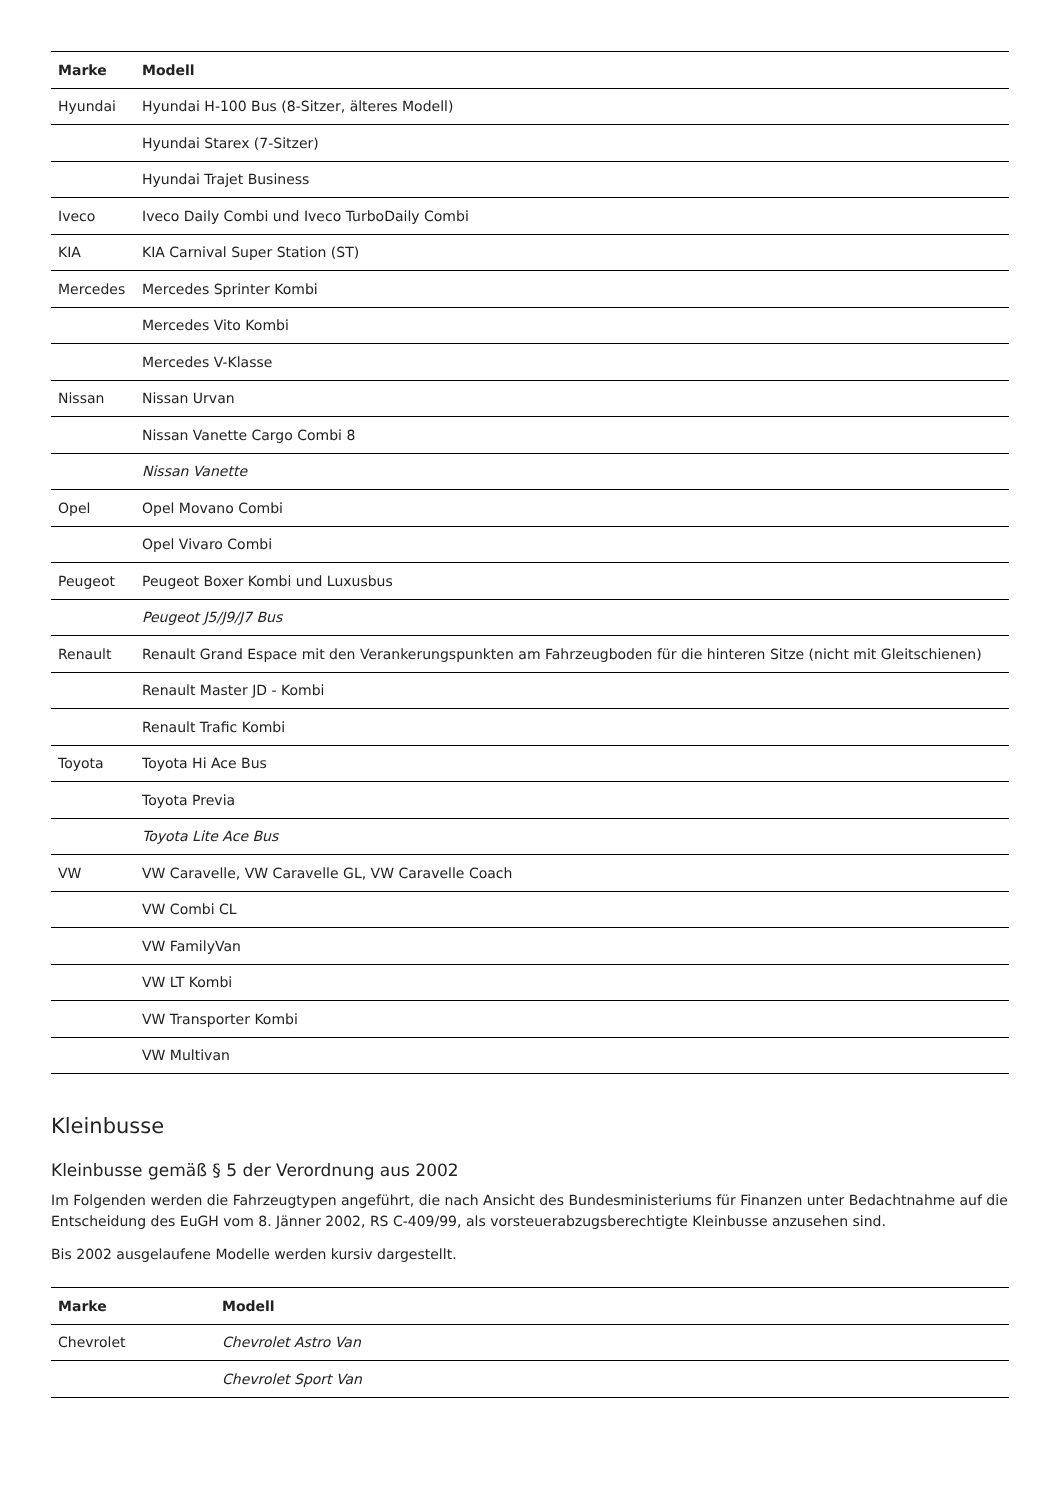| Marke | Modell |
| --- | --- |
| Hyundai | Hyundai H-100 Bus (8-Sitzer, älteres Modell) |
| | Hyundai Starex (7-Sitzer) |
| | Hyundai Trajet Business |
| Iveco | Iveco Daily Combi und Iveco TurboDaily Combi |
| KIA | KIA Carnival Super Station (ST) |
| Mercedes | Mercedes Sprinter Kombi |
| | Mercedes Vito Kombi |
| | Mercedes V-Klasse |
| Nissan | Nissan Urvan |
| | Nissan Vanette Cargo Combi 8 |
| | Nissan Vanette |
| Opel | Opel Movano Combi |
| | Opel Vivaro Combi |
| Peugeot | Peugeot Boxer Kombi und Luxusbus |
| | Peugeot J5/J9/J7 Bus |
| Renault | Renault Grand Espace mit den Verankerungspunkten am Fahrzeugboden für die hinteren Sitze (nicht mit Gleitschienen) |
| | Renault Master JD - Kombi |
| | Renault Trafic Kombi |
| Toyota | Toyota Hi Ace Bus |
| | Toyota Previa |
| | Toyota Lite Ace Bus |
| VW | VW Caravelle, VW Caravelle GL, VW Caravelle Coach |
| | VW Combi CL |
| | VW FamilyVan |
| | VW LT Kombi |
| | VW Transporter Kombi |
| | VW Multivan |
Kleinbusse
Kleinbusse gemäß § 5 der Verordnung aus 2002
Im Folgenden werden die Fahrzeugtypen angeführt, die nach Ansicht des Bundesministeriums für Finanzen unter Bedachtnahme auf die Entscheidung des EuGH vom 8. Jänner 2002, RS C-409/99, als vorsteuerabzugsberechtigte Kleinbusse anzusehen sind.
Bis 2002 ausgelaufene Modelle werden kursiv dargestellt.
| Marke | Modell |
| --- | --- |
| Chevrolet | Chevrolet Astro Van |
| | Chevrolet Sport Van |